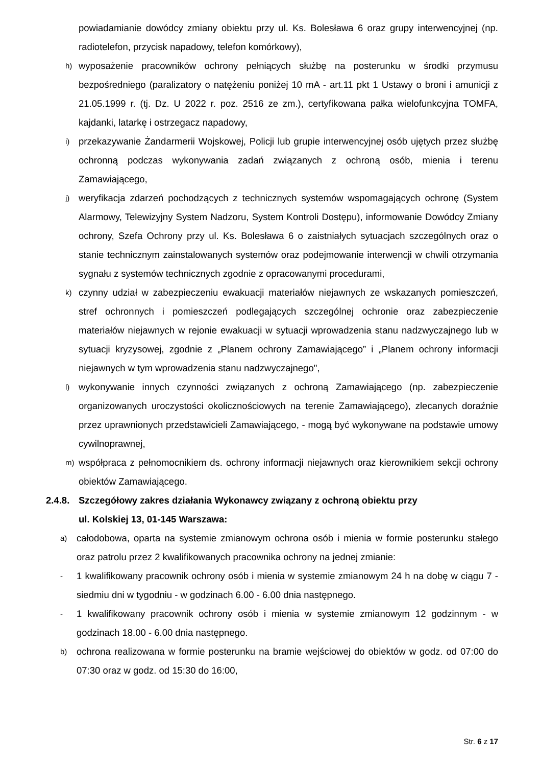powiadamianie dowódcy zmiany obiektu przy ul. Ks. Bolesława 6 oraz grupy interwencyjnej (np. radiotelefon, przycisk napadowy, telefon komórkowy),
h)
wyposażenie pracowników ochrony pełniących służbę na posterunku w środki przymusu bezpośredniego (paralizatory o natężeniu poniżej 10 mA - art.11 pkt 1 Ustawy o broni i amunicji z 21.05.1999 r. (tj. Dz. U 2022 r. poz. 2516 ze zm.), certyfikowana pałka wielofunkcyjna TOMFA, kajdanki, latarkę i ostrzegacz napadowy,
i)
przekazywanie Żandarmerii Wojskowej, Policji lub grupie interwencyjnej osób ujętych przez służbę ochronną podczas wykonywania zadań związanych z ochroną osób, mienia i terenu Zamawiającego,
j)
weryfikacja zdarzeń pochodzących z technicznych systemów wspomagających ochronę (System Alarmowy, Telewizyjny System Nadzoru, System Kontroli Dostępu), informowanie Dowódcy Zmiany ochrony, Szefa Ochrony przy ul. Ks. Bolesława 6 o zaistniałych sytuacjach szczególnych oraz o stanie technicznym zainstalowanych systemów oraz podejmowanie interwencji w chwili otrzymania sygnału z systemów technicznych zgodnie z opracowanymi procedurami,
k)
czynny udział w zabezpieczeniu ewakuacji materiałów niejawnych ze wskazanych pomieszczeń, stref ochronnych i pomieszczeń podlegających szczególnej ochronie oraz zabezpieczenie materiałów niejawnych w rejonie ewakuacji w sytuacji wprowadzenia stanu nadzwyczajnego lub w sytuacji kryzysowej, zgodnie z „Planem ochrony Zamawiającego” i „Planem ochrony informacji niejawnych w tym wprowadzenia stanu nadzwyczajnego",
l)
wykonywanie innych czynności związanych z ochroną Zamawiającego (np. zabezpieczenie organizowanych uroczystości okolicznościowych na terenie Zamawiającego), zlecanych doraźnie przez uprawnionych przedstawicieli Zamawiającego, - mogą być wykonywane na podstawie umowy cywilnoprawnej,
m)
współpraca z pełnomocnikiem ds. ochrony informacji niejawnych oraz kierownikiem sekcji ochrony obiektów Zamawiającego.
2.4.8.
Szczegółowy zakres działania Wykonawcy związany z ochroną obiektu przy
ul. Kolskiej 13, 01-145 Warszawa:
a)
całodobowa, oparta na systemie zmianowym ochrona osób i mienia w formie posterunku stałego oraz patrolu przez 2 kwalifikowanych pracownika ochrony na jednej zmianie:
-
1 kwalifikowany pracownik ochrony osób i mienia w systemie zmianowym 24 h na dobę w ciągu 7 - siedmiu dni w tygodniu - w godzinach 6.00 - 6.00 dnia następnego.
-
1 kwalifikowany pracownik ochrony osób i mienia w systemie zmianowym 12 godzinnym - w godzinach 18.00 - 6.00 dnia następnego.
b)
ochrona realizowana w formie posterunku na bramie wejściowej do obiektów w godz. od 07:00 do 07:30 oraz w godz. od 15:30 do 16:00,
Str. 6 z 17